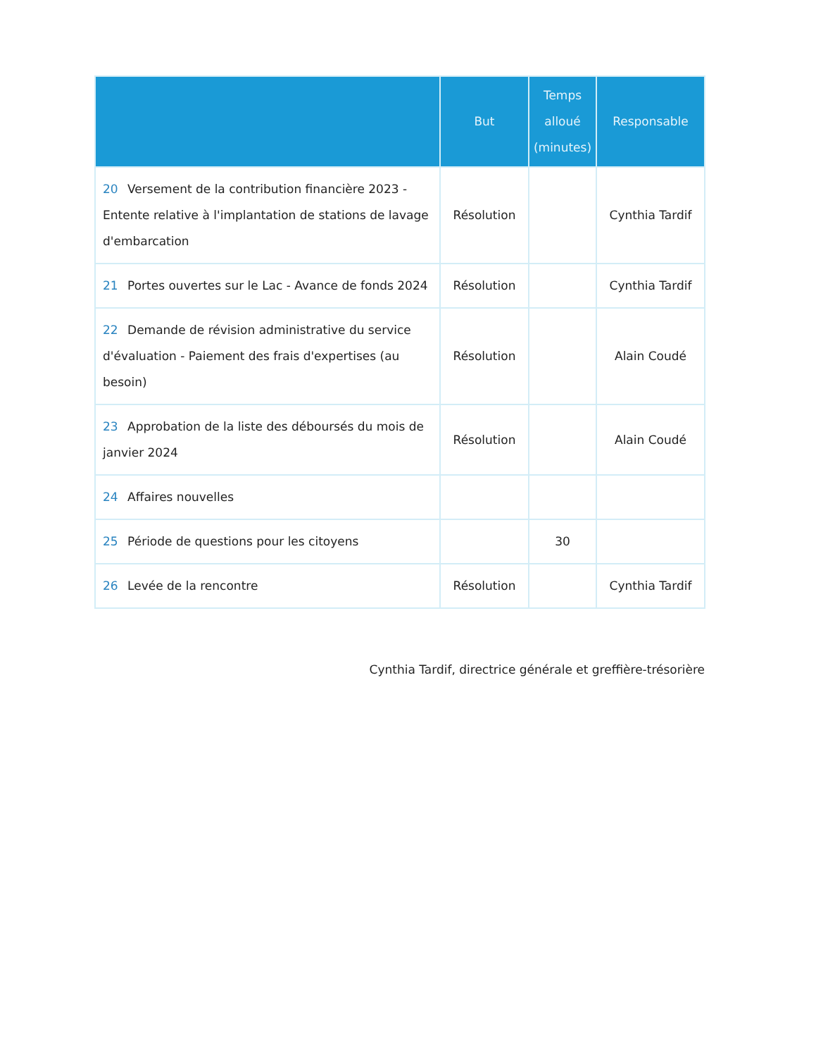| | But | Temps alloué (minutes) | Responsable |
| --- | --- | --- | --- |
| 20 Versement de la contribution financière 2023 - Entente relative à l'implantation de stations de lavage d'embarcation | Résolution | | Cynthia Tardif |
| 21 Portes ouvertes sur le Lac - Avance de fonds 2024 | Résolution | | Cynthia Tardif |
| 22 Demande de révision administrative du service d'évaluation - Paiement des frais d'expertises (au besoin) | Résolution | | Alain Coudé |
| 23 Approbation de la liste des déboursés du mois de janvier 2024 | Résolution | | Alain Coudé |
| 24 Affaires nouvelles | | | |
| 25 Période de questions pour les citoyens | | 30 | |
| 26 Levée de la rencontre | Résolution | | Cynthia Tardif |
Cynthia Tardif, directrice générale et greffière-trésorière